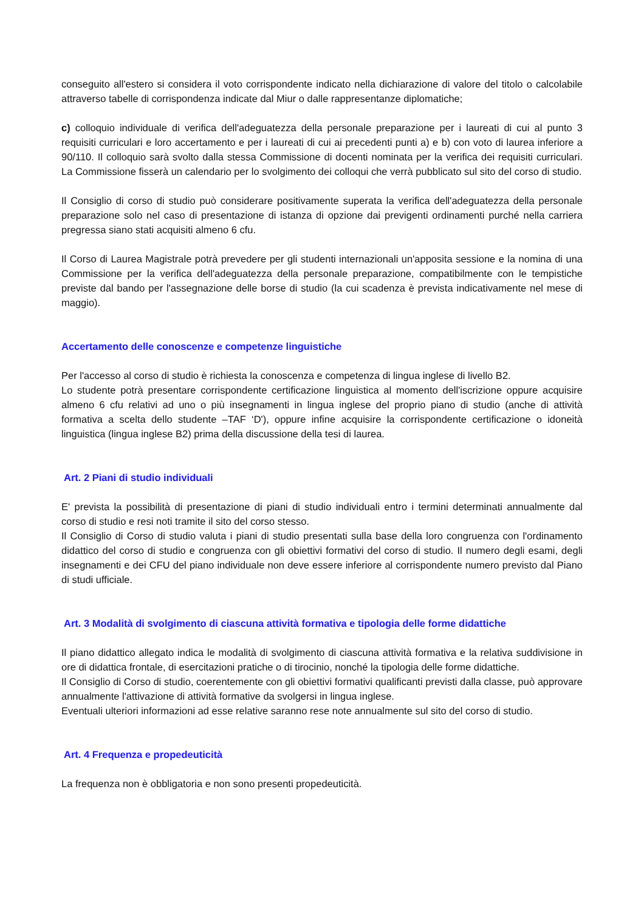conseguito all'estero si considera il voto corrispondente indicato nella dichiarazione di valore del titolo o calcolabile attraverso tabelle di corrispondenza indicate dal Miur o dalle rappresentanze diplomatiche;
c) colloquio individuale di verifica dell'adeguatezza della personale preparazione per i laureati di cui al punto 3 requisiti curriculari e loro accertamento e per i laureati di cui ai precedenti punti a) e b) con voto di laurea inferiore a 90/110. Il colloquio sarà svolto dalla stessa Commissione di docenti nominata per la verifica dei requisiti curriculari. La Commissione fisserà un calendario per lo svolgimento dei colloqui che verrà pubblicato sul sito del corso di studio.
Il Consiglio di corso di studio può considerare positivamente superata la verifica dell'adeguatezza della personale preparazione solo nel caso di presentazione di istanza di opzione dai previgenti ordinamenti purché nella carriera pregressa siano stati acquisiti almeno 6 cfu.
Il Corso di Laurea Magistrale potrà prevedere per gli studenti internazionali un'apposita sessione e la nomina di una Commissione per la verifica dell'adeguatezza della personale preparazione, compatibilmente con le tempistiche previste dal bando per l'assegnazione delle borse di studio (la cui scadenza è prevista indicativamente nel mese di maggio).
Accertamento delle conoscenze e competenze linguistiche
Per l'accesso al corso di studio è richiesta la conoscenza e competenza di lingua inglese di livello B2.
Lo studente potrà presentare corrispondente certificazione linguistica al momento dell'iscrizione oppure acquisire almeno 6 cfu relativi ad uno o più insegnamenti in lingua inglese del proprio piano di studio (anche di attività formativa a scelta dello studente –TAF ‘D'), oppure infine acquisire la corrispondente certificazione o idoneità linguistica (lingua inglese B2) prima della discussione della tesi di laurea.
Art. 2 Piani di studio individuali
E' prevista la possibilità di presentazione di piani di studio individuali entro i termini determinati annualmente dal corso di studio e resi noti tramite il sito del corso stesso.
Il Consiglio di Corso di studio valuta i piani di studio presentati sulla base della loro congruenza con l'ordinamento didattico del corso di studio e congruenza con gli obiettivi formativi del corso di studio. Il numero degli esami, degli insegnamenti e dei CFU del piano individuale non deve essere inferiore al corrispondente numero previsto dal Piano di studi ufficiale.
Art. 3 Modalità di svolgimento di ciascuna attività formativa e tipologia delle forme didattiche
Il piano didattico allegato indica le modalità di svolgimento di ciascuna attività formativa e la relativa suddivisione in ore di didattica frontale, di esercitazioni pratiche o di tirocinio, nonché la tipologia delle forme didattiche.
Il Consiglio di Corso di studio, coerentemente con gli obiettivi formativi qualificanti previsti dalla classe, può approvare annualmente l'attivazione di attività formative da svolgersi in lingua inglese.
Eventuali ulteriori informazioni ad esse relative saranno rese note annualmente sul sito del corso di studio.
Art. 4 Frequenza e propedeuticità
La frequenza non è obbligatoria e non sono presenti propedeuticità.